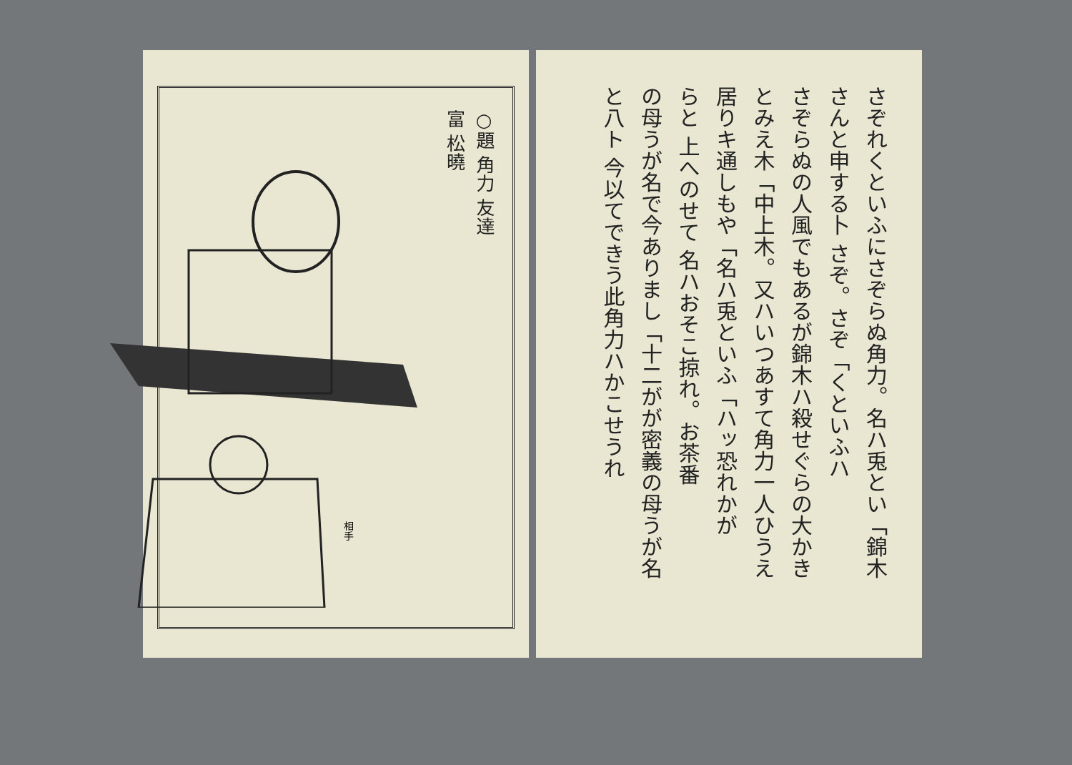○題 角力 友達
富 松曉
相手
さぞれくといふにさぞらぬ角力。名ハ兎とい「錦木
さんと申する卜 さぞ。さぞ「くといふハ
さぞらぬの人風でもあるが錦木ハ殺せぐらの大かき
とみえ木「中上木。又ハいつあすて角力一人ひうえ
居りキ通しもや「名ハ兎といふ「ハッ恐れかが
らと 上へのせて 名ハおそこ掠れ。お茶番
の母うが名で今ありまし「十二がが密義の母うが名
と八ト 今以てできう此角力ハかこせうれ